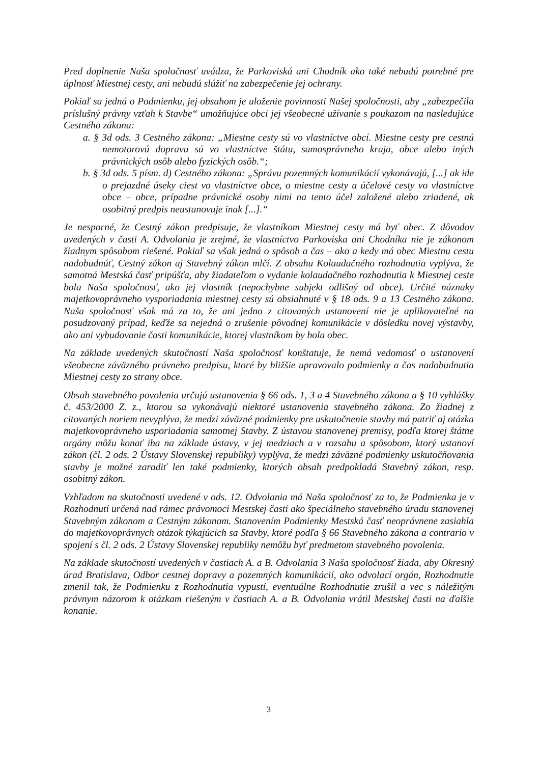Pred doplnenie Naša spoločnosť uvádza, že Parkoviská ani Chodník ako také nebudú potrebné pre úplnosť Miestnej cesty, ani nebudú slúžiť na zabezpečenie jej ochrany.
Pokiaľ sa jedná o Podmienku, jej obsahom je uloženie povinnosti Našej spoločnosti, aby „zabezpečila príslušný právny vzťah k Stavbe“ umožňujúce obci jej všeobecné užívanie s poukazom na nasledujúce Cestného zákona:
a. § 3d ods. 3 Cestného zákona: „Miestne cesty sú vo vlastníctve obcí. Miestne cesty pre cestnú nemotorovú dopravu sú vo vlastníctve štátu, samosprávneho kraja, obce alebo iných právnických osôb alebo fyzických osôb.“;
b. § 3d ods. 5 písm. d) Cestného zákona: „Správu pozemných komunikácií vykonávajú, [...] ak ide o prejazdné úseky ciest vo vlastníctve obce, o miestne cesty a účelové cesty vo vlastníctve obce – obce, prípadne právnické osoby nimi na tento účel založené alebo zriadené, ak osobitný predpis neustanovuje inak [...].“
Je nesporné, že Cestný zákon predpisuje, že vlastníkom Miestnej cesty má byť obec. Z dôvodov uvedených v časti A. Odvolania je zrejmé, že vlastníctvo Parkoviska ani Chodníka nie je zákonom žiadnym spôsobom riešené. Pokiaľ sa však jedná o spôsob a čas – ako a kedy má obec Miestnu cestu nadobudnúť, Cestný zákon aj Stavebný zákon mlčí. Z obsahu Kolaudačného rozhodnutia vyplýva, že samotná Mestská časť pripúšťa, aby žiadateľom o vydanie kolaudačného rozhodnutia k Miestnej ceste bola Naša spoločnosť, ako jej vlastník (nepochybne subjekt odlišný od obce). Určité náznaky majetkovoprávneho vysporiadania miestnej cesty sú obsiahnuté v § 18 ods. 9 a 13 Cestného zákona. Naša spoločnosť však má za to, že ani jedno z citovaných ustanovení nie je aplikovateľné na posudzovaný prípad, keďže sa nejedná o zrušenie pôvodnej komunikácie v dôsledku novej výstavby, ako ani vybudovanie časti komunikácie, ktorej vlastníkom by bola obec.
Na základe uvedených skutočností Naša spoločnosť konštatuje, že nemá vedomosť o ustanovení všeobecne záväzného právneho predpisu, ktoré by bližšie upravovalo podmienky a čas nadobudnutia Miestnej cesty zo strany obce.
Obsah stavebného povolenia určujú ustanovenia § 66 ods. 1, 3 a 4 Stavebného zákona a § 10 vyhlášky č. 453/2000 Z. z., ktorou sa vykonávajú niektoré ustanovenia stavebného zákona. Zo žiadnej z citovaných noriem nevyplýva, že medzi záväzné podmienky pre uskutočnenie stavby má patriť aj otázka majetkovoprávneho usporiadania samotnej Stavby. Z ústavou stanovenej premisy, podľa ktorej štátne orgány môžu konať iba na základe ústavy, v jej medziach a v rozsahu a spôsobom, ktorý ustanoví zákon (čl. 2 ods. 2 Ústavy Slovenskej republiky) vyplýva, že medzi záväzné podmienky uskutočňovania stavby je možné zaradiť len také podmienky, ktorých obsah predpokladá Stavebný zákon, resp. osobitný zákon.
Vzhľadom na skutočnosti uvedené v ods. 12. Odvolania má Naša spoločnosť za to, že Podmienka je v Rozhodnutí určená nad rámec právomoci Mestskej časti ako špeciálneho stavebného úradu stanovenej Stavebným zákonom a Cestným zákonom. Stanovením Podmienky Mestská časť neoprávnene zasiahla do majetkovoprávnych otázok týkajúcich sa Stavby, ktoré podľa § 66 Stavebného zákona a contrario v spojení s čl. 2 ods. 2 Ústavy Slovenskej republiky nemôžu byť predmetom stavebného povolenia.
Na základe skutočností uvedených v častiach A. a B. Odvolania 3 Naša spoločnosť žiada, aby Okresný úrad Bratislava, Odbor cestnej dopravy a pozemných komunikácií, ako odvolací orgán, Rozhodnutie zmenil tak, že Podmienku z Rozhodnutia vypustí, eventuálne Rozhodnutie zrušil a vec s náležitým právnym názorom k otázkam riešeným v častiach A. a B. Odvolania vrátil Mestskej časti na ďalšie konanie.
3